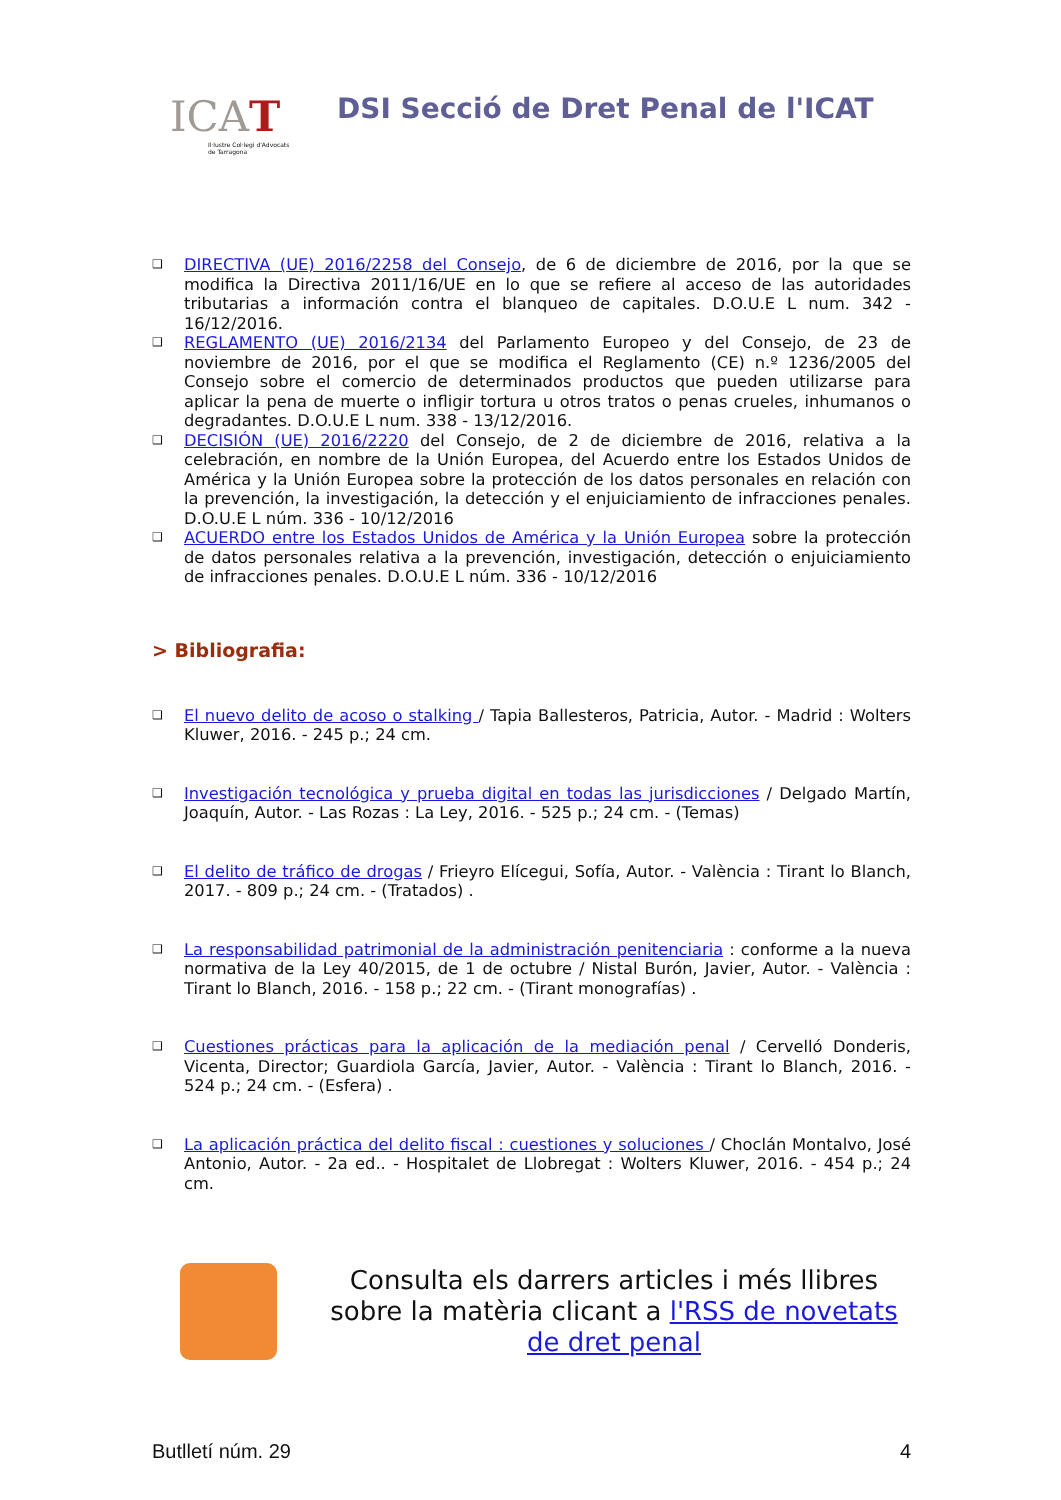ICAT
Il·lustre Col·legi d'Advocats
de Tarragona
DSI Secció de Dret Penal de l'ICAT
❑ DIRECTIVA (UE) 2016/2258 del Consejo, de 6 de diciembre de 2016, por la que se modifica la Directiva 2011/16/UE en lo que se refiere al acceso de las autoridades tributarias a información contra el blanqueo de capitales. D.O.U.E L num. 342 - 16/12/2016.
❑ REGLAMENTO (UE) 2016/2134 del Parlamento Europeo y del Consejo, de 23 de noviembre de 2016, por el que se modifica el Reglamento (CE) n.º 1236/2005 del Consejo sobre el comercio de determinados productos que pueden utilizarse para aplicar la pena de muerte o infligir tortura u otros tratos o penas crueles, inhumanos o degradantes. D.O.U.E L num. 338 - 13/12/2016.
❑ DECISIÓN (UE) 2016/2220 del Consejo, de 2 de diciembre de 2016, relativa a la celebración, en nombre de la Unión Europea, del Acuerdo entre los Estados Unidos de América y la Unión Europea sobre la protección de los datos personales en relación con la prevención, la investigación, la detección y el enjuiciamiento de infracciones penales. D.O.U.E L núm. 336 - 10/12/2016
❑ ACUERDO entre los Estados Unidos de América y la Unión Europea sobre la protección de datos personales relativa a la prevención, investigación, detección o enjuiciamiento de infracciones penales. D.O.U.E L núm. 336 - 10/12/2016
> Bibliografia:
❑ El nuevo delito de acoso o stalking / Tapia Ballesteros, Patricia, Autor. - Madrid : Wolters Kluwer, 2016. - 245 p.; 24 cm.
❑ Investigación tecnológica y prueba digital en todas las jurisdicciones / Delgado Martín, Joaquín, Autor. - Las Rozas : La Ley, 2016. - 525 p.; 24 cm. - (Temas)
❑ El delito de tráfico de drogas / Frieyro Elícegui, Sofía, Autor. - València : Tirant lo Blanch, 2017. - 809 p.; 24 cm. - (Tratados) .
❑ La responsabilidad patrimonial de la administración penitenciaria : conforme a la nueva normativa de la Ley 40/2015, de 1 de octubre / Nistal Burón, Javier, Autor. - València : Tirant lo Blanch, 2016. - 158 p.; 22 cm. - (Tirant monografías) .
❑ Cuestiones prácticas para la aplicación de la mediación penal / Cervelló Donderis, Vicenta, Director; Guardiola García, Javier, Autor. - València : Tirant lo Blanch, 2016. - 524 p.; 24 cm. - (Esfera) .
❑ La aplicación práctica del delito fiscal : cuestiones y soluciones / Choclán Montalvo, José Antonio, Autor. - 2a ed.. - Hospitalet de Llobregat : Wolters Kluwer, 2016. - 454 p.; 24 cm.
Consulta els darrers articles i més llibres sobre la matèria clicant a l'RSS de novetats de dret penal
Butlletí núm. 29 4